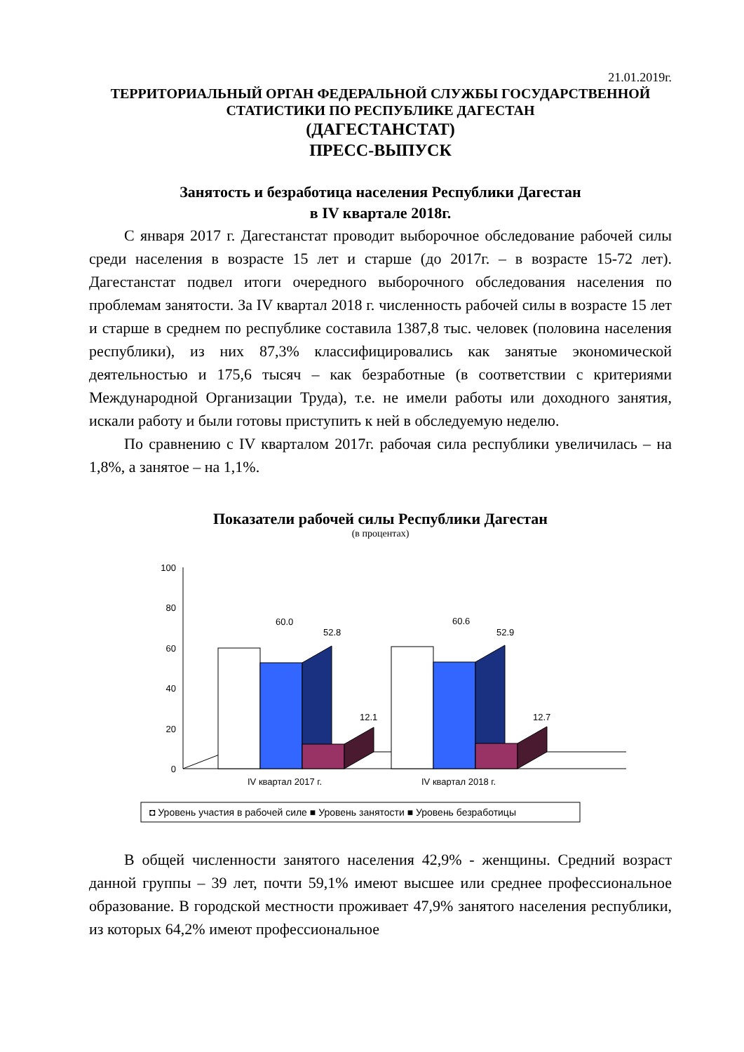21.01.2019г.
ТЕРРИТОРИАЛЬНЫЙ ОРГАН ФЕДЕРАЛЬНОЙ СЛУЖБЫ ГОСУДАРСТВЕННОЙ
СТАТИСТИКИ ПО РЕСПУБЛИКЕ ДАГЕСТАН
(ДАГЕСТАНСТАТ)
ПРЕСС-ВЫПУСК
Занятость и безработица населения Республики Дагестан
в IV квартале 2018г.
С января 2017 г. Дагестанстат проводит выборочное обследование рабочей силы среди населения в возрасте 15 лет и старше (до 2017г. – в возрасте 15-72 лет). Дагестанстат подвел итоги очередного выборочного обследования населения по проблемам занятости. За IV квартал 2018 г. численность рабочей силы в возрасте 15 лет и старше в среднем по республике составила 1387,8 тыс. человек (половина населения республики), из них 87,3% классифицировались как занятые экономической деятельностью и 175,6 тысяч – как безработные (в соответствии с критериями Международной Организации Труда), т.е. не имели работы или доходного занятия, искали работу и были готовы приступить к ней в обследуемую неделю.
По сравнению с IV кварталом 2017г. рабочая сила республики увеличилась – на 1,8%, а занятое – на 1,1%.
Показатели рабочей силы Республики Дагестан
(в процентах)
100
80
60
40
20
0
60.0
52.8
12.1
60.6
52.9
12.7
IV квартал 2017 г.
IV квартал 2018 г.
◘ Уровень участия в рабочей силе ■ Уровень занятости ■ Уровень безработицы
В общей численности занятого населения 42,9% - женщины. Средний возраст данной группы – 39 лет, почти 59,1% имеют высшее или среднее профессиональное образование. В городской местности проживает 47,9% занятого населения республики, из которых 64,2% имеют профессиональное